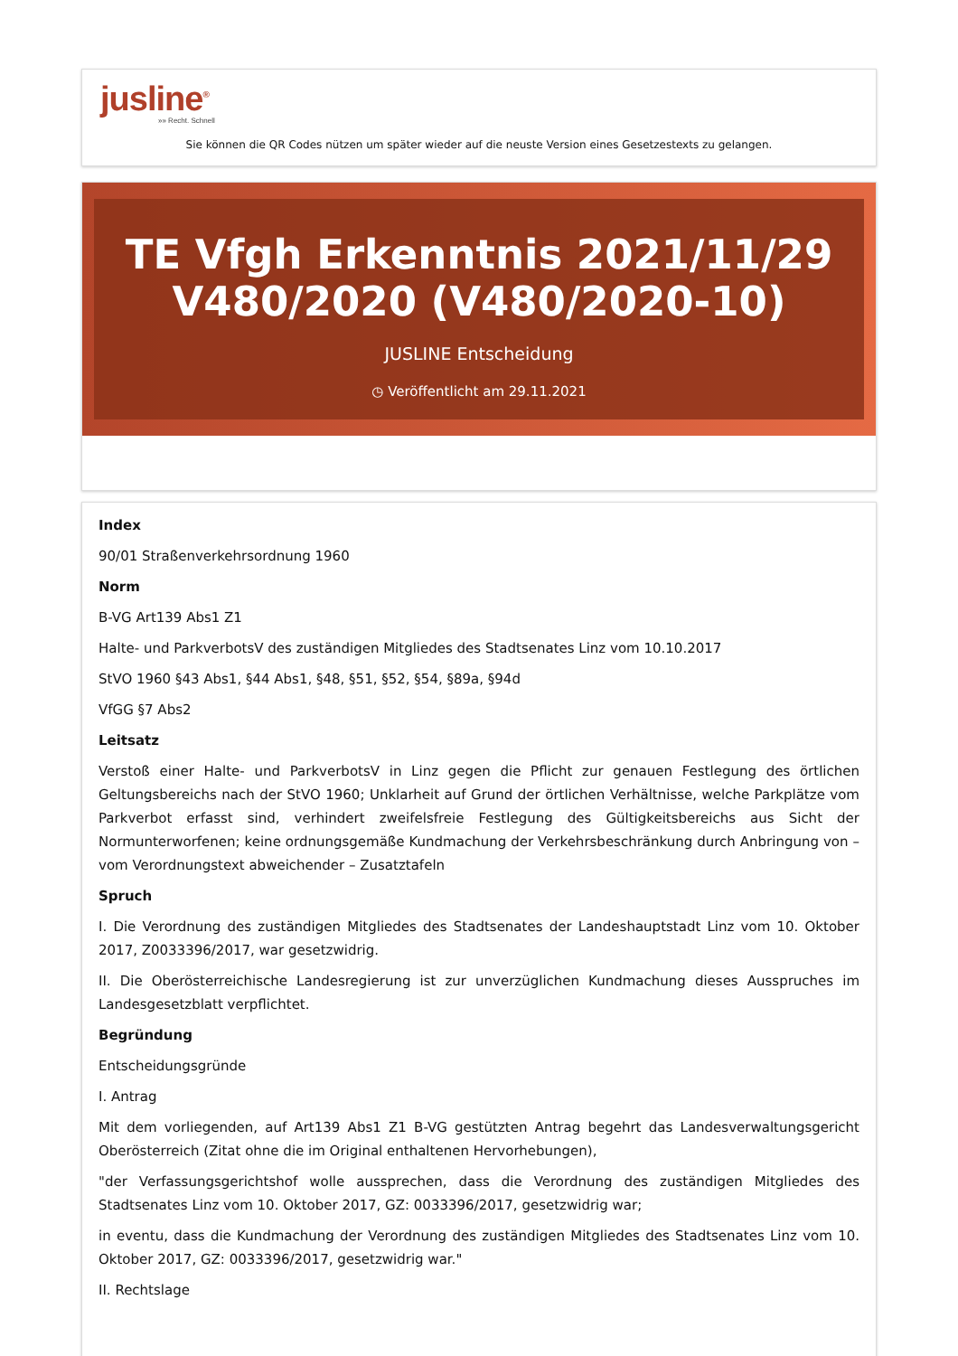jusline<sup>®</sup>
»» Recht. Schnell
Sie können die QR Codes nützen um später wieder auf die neuste Version eines Gesetzestexts zu gelangen.
TE Vfgh Erkenntnis 2021/11/29 V480/2020 (V480/2020-10)
JUSLINE Entscheidung
◷ Veröffentlicht am 29.11.2021
Index
90/01 Straßenverkehrsordnung 1960
Norm
B-VG Art139 Abs1 Z1
Halte- und ParkverbotsV des zuständigen Mitgliedes des Stadtsenates Linz vom 10.10.2017
StVO 1960 §43 Abs1, §44 Abs1, §48, §51, §52, §54, §89a, §94d
VfGG §7 Abs2
Leitsatz
Verstoß einer Halte- und ParkverbotsV in Linz gegen die Pflicht zur genauen Festlegung des örtlichen Geltungsbereichs nach der StVO 1960; Unklarheit auf Grund der örtlichen Verhältnisse, welche Parkplätze vom Parkverbot erfasst sind, verhindert zweifelsfreie Festlegung des Gültigkeitsbereichs aus Sicht der Normunterworfenen; keine ordnungsgemäße Kundmachung der Verkehrsbeschränkung durch Anbringung von – vom Verordnungstext abweichender – Zusatztafeln
Spruch
I. Die Verordnung des zuständigen Mitgliedes des Stadtsenates der Landeshauptstadt Linz vom 10. Oktober 2017, Z0033396/2017, war gesetzwidrig.
II. Die Oberösterreichische Landesregierung ist zur unverzüglichen Kundmachung dieses Ausspruches im Landesgesetzblatt verpflichtet.
Begründung
Entscheidungsgründe
I. Antrag
Mit dem vorliegenden, auf Art139 Abs1 Z1 B-VG gestützten Antrag begehrt das Landesverwaltungsgericht Oberösterreich (Zitat ohne die im Original enthaltenen Hervorhebungen),
"der Verfassungsgerichtshof wolle aussprechen, dass die Verordnung des zuständigen Mitgliedes des Stadtsenates Linz vom 10. Oktober 2017, GZ: 0033396/2017, gesetzwidrig war;
in eventu, dass die Kundmachung der Verordnung des zuständigen Mitgliedes des Stadtsenates Linz vom 10. Oktober 2017, GZ: 0033396/2017, gesetzwidrig war."
II. Rechtslage